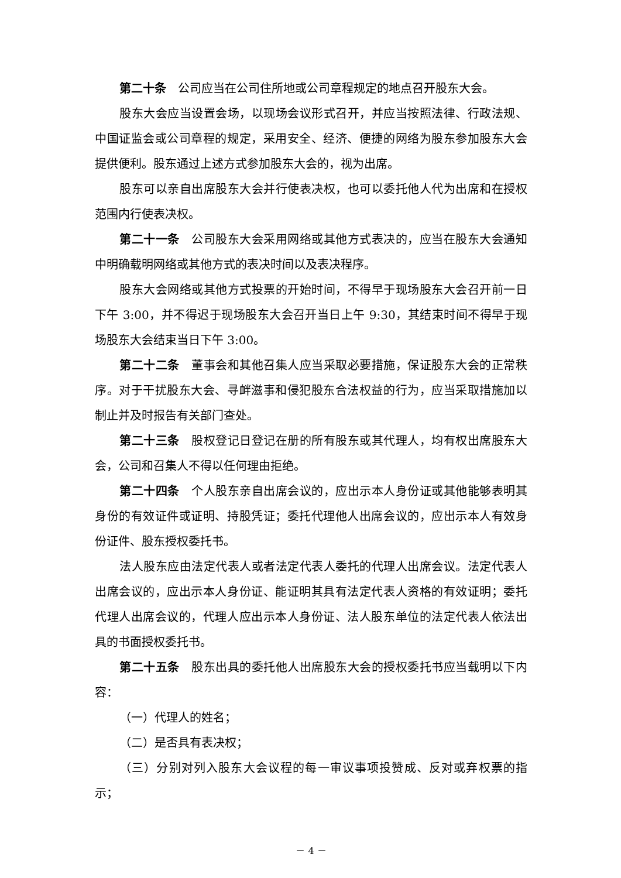第二十条　公司应当在公司住所地或公司章程规定的地点召开股东大会。
股东大会应当设置会场，以现场会议形式召开，并应当按照法律、行政法规、中国证监会或公司章程的规定，采用安全、经济、便捷的网络为股东参加股东大会提供便利。股东通过上述方式参加股东大会的，视为出席。
股东可以亲自出席股东大会并行使表决权，也可以委托他人代为出席和在授权范围内行使表决权。
第二十一条　公司股东大会采用网络或其他方式表决的，应当在股东大会通知中明确载明网络或其他方式的表决时间以及表决程序。
股东大会网络或其他方式投票的开始时间，不得早于现场股东大会召开前一日下午 3:00，并不得迟于现场股东大会召开当日上午 9:30，其结束时间不得早于现场股东大会结束当日下午 3:00。
第二十二条　董事会和其他召集人应当采取必要措施，保证股东大会的正常秩序。对于干扰股东大会、寻衅滋事和侵犯股东合法权益的行为，应当采取措施加以制止并及时报告有关部门查处。
第二十三条　股权登记日登记在册的所有股东或其代理人，均有权出席股东大会，公司和召集人不得以任何理由拒绝。
第二十四条　个人股东亲自出席会议的，应出示本人身份证或其他能够表明其身份的有效证件或证明、持股凭证；委托代理他人出席会议的，应出示本人有效身份证件、股东授权委托书。
法人股东应由法定代表人或者法定代表人委托的代理人出席会议。法定代表人出席会议的，应出示本人身份证、能证明其具有法定代表人资格的有效证明；委托代理人出席会议的，代理人应出示本人身份证、法人股东单位的法定代表人依法出具的书面授权委托书。
第二十五条　股东出具的委托他人出席股东大会的授权委托书应当载明以下内容：
（一）代理人的姓名；
（二）是否具有表决权；
（三）分别对列入股东大会议程的每一审议事项投赞成、反对或弃权票的指示；
－ 4 －